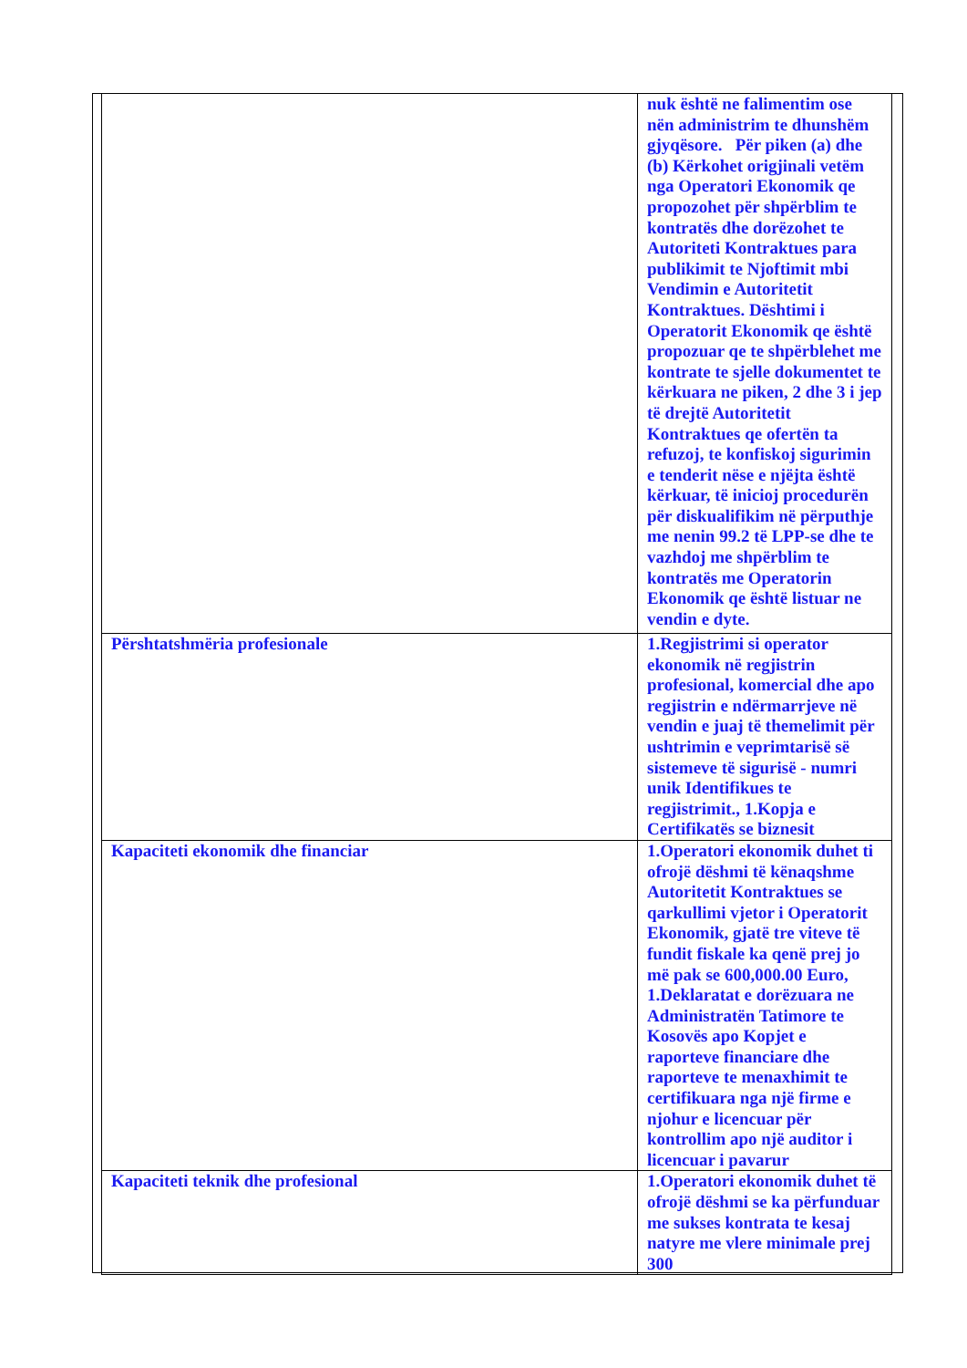| | nuk është ne falimentim ose nën administrim te dhunshëm gjyqësore. Për piken (a) dhe (b) Kërkohet origjinali vetëm nga Operatori Ekonomik qe propozohet për shpërblim te kontratës dhe dorëzohet te Autoriteti Kontraktues para publikimit te Njoftimit mbi Vendimin e Autoritetit Kontraktues. Dështimi i Operatorit Ekonomik qe është propozuar qe te shpërblehet me kontrate te sjelle dokumentet te kërkuara ne piken, 2 dhe 3 i jep të drejtë Autoritetit Kontraktues qe ofertën ta refuzoj, te konfiskoj sigurimin e tenderit nëse e njëjta është kërkuar, të inicioj procedurën për diskualifikim në përputhje me nenin 99.2 të LPP-se dhe te vazhdoj me shpërblim te kontratës me Operatorin Ekonomik qe është listuar ne vendin e dyte. |
| Përshtatshmëria profesionale | 1.Regjistrimi si operator ekonomik në regjistrin profesional, komercial dhe apo regjistrin e ndërmarrjeve në vendin e juaj të themelimit për ushtrimin e veprimtarisë së sistemeve të sigurisë - numri unik Identifikues te regjistrimit., 1.Kopja e Certifikatës se biznesit |
| Kapaciteti ekonomik dhe financiar | 1.Operatori ekonomik duhet ti ofrojë dëshmi të kënaqshme Autoritetit Kontraktues se qarkullimi vjetor i Operatorit Ekonomik, gjatë tre viteve të fundit fiskale ka qenë prej jo më pak se 600,000.00 Euro, 1.Deklaratat e dorëzuara ne Administratën Tatimore te Kosovës apo Kopjet e raporteve financiare dhe raporteve te menaxhimit te certifikuara nga një firme e njohur e licencuar për kontrollim apo një auditor i licencuar i pavarur |
| Kapaciteti teknik dhe profesional | 1.Operatori ekonomik duhet të ofrojë dëshmi se ka përfunduar me sukses kontrata te kesaj natyre me vlere minimale prej 300 |